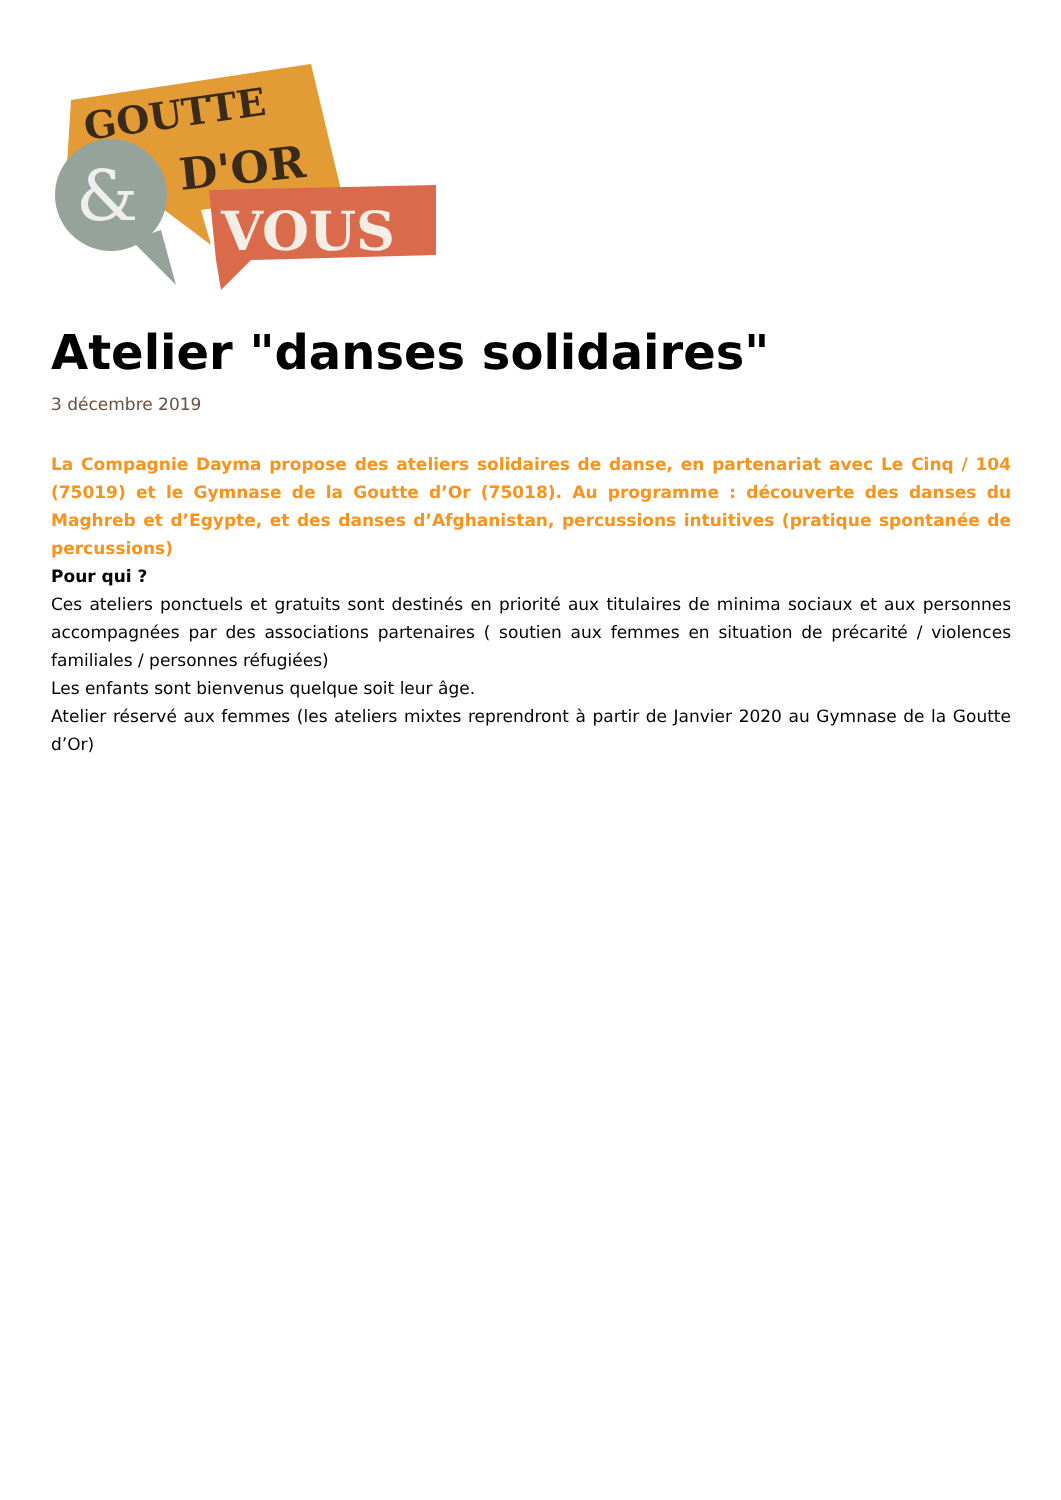GOUTTE
D'OR
&
VOUS
Atelier "danses solidaires"
3 décembre 2019
La Compagnie Dayma propose des ateliers solidaires de danse, en partenariat avec Le Cinq / 104 (75019) et le Gymnase de la Goutte d’Or (75018). Au programme : découverte des danses du Maghreb et d’Egypte, et des danses d’Afghanistan, percussions intuitives (pratique spontanée de percussions)
Pour qui ?
Ces ateliers ponctuels et gratuits sont destinés en priorité aux titulaires de minima sociaux et aux personnes accompagnées par des associations partenaires ( soutien aux femmes en situation de précarité / violences familiales / personnes réfugiées)
Les enfants sont bienvenus quelque soit leur âge.
Atelier réservé aux femmes (les ateliers mixtes reprendront à partir de Janvier 2020 au Gymnase de la Goutte d’Or)